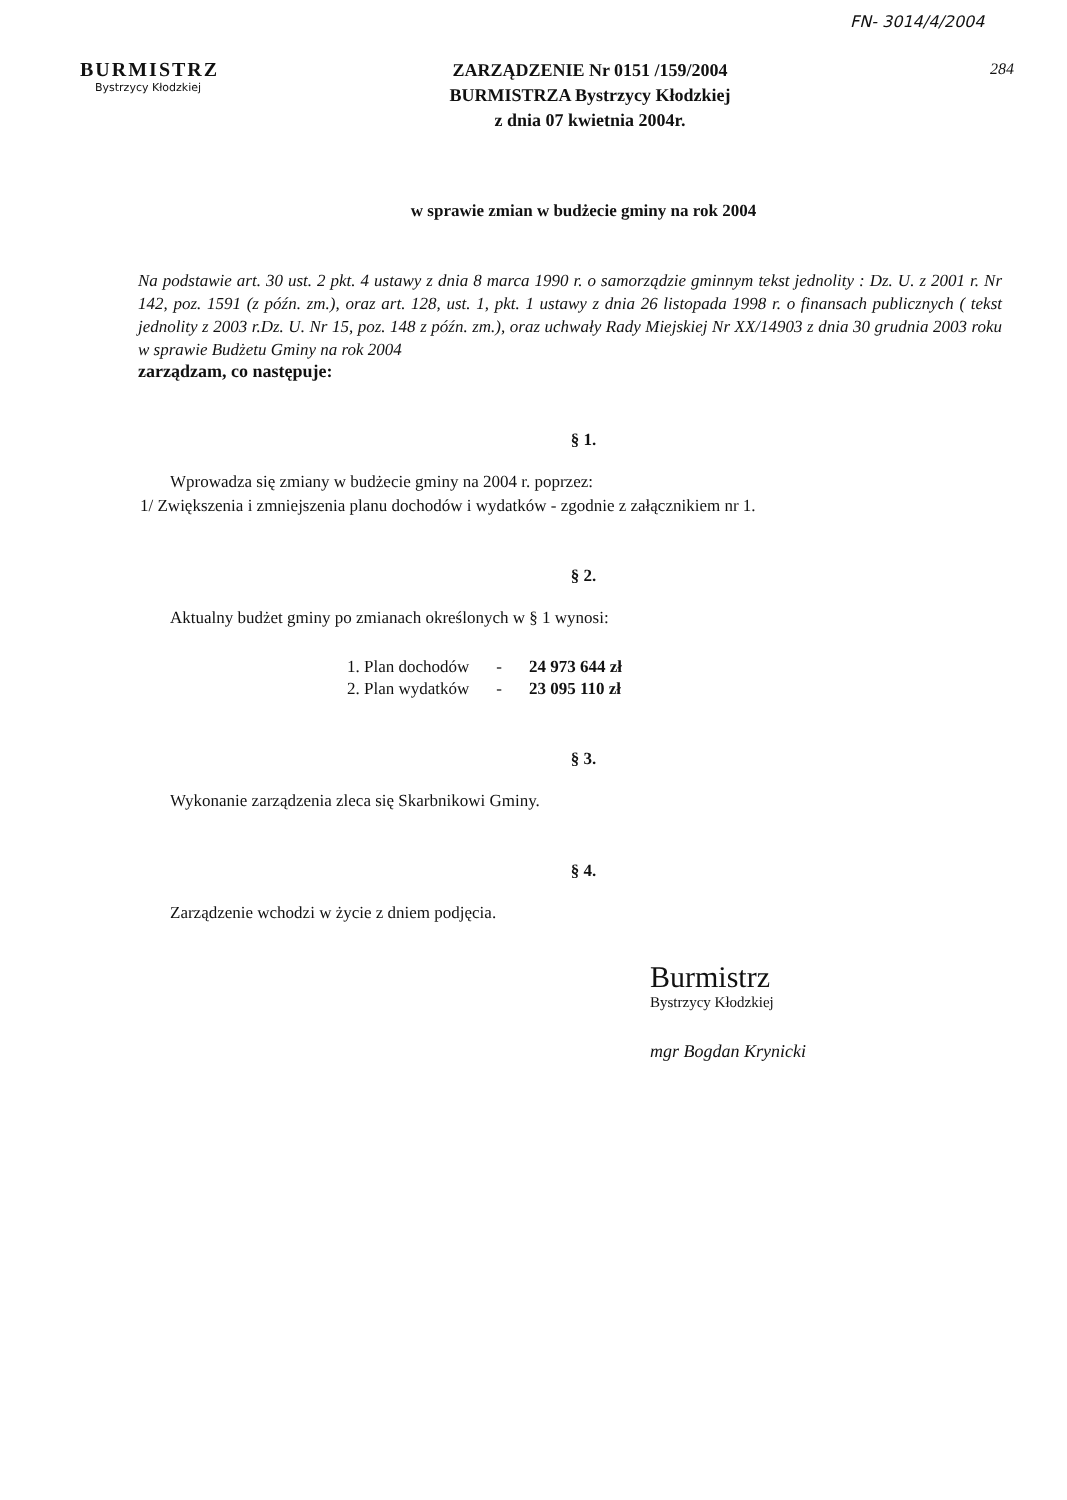FN- 3014/4/2004
284
BURMISTRZ
Bystrzycy Kłodzkiej
ZARZĄDZENIE Nr 0151 /159/2004
BURMISTRZA Bystrzycy Kłodzkiej
z dnia 07 kwietnia 2004r.
w sprawie zmian w budżecie gminy na rok 2004
Na podstawie art. 30 ust. 2 pkt. 4 ustawy z dnia 8 marca 1990 r. o samorządzie gminnym tekst jednolity : Dz. U. z 2001 r. Nr 142, poz. 1591 (z późn. zm.), oraz art. 128, ust. 1, pkt. 1 ustawy z dnia 26 listopada 1998 r. o finansach publicznych ( tekst jednolity z 2003 r.Dz. U. Nr 15, poz. 148 z późn. zm.), oraz uchwały Rady Miejskiej Nr XX/14903 z dnia 30 grudnia 2003 roku w sprawie Budżetu Gminy na rok 2004
zarządzam, co następuje:
§ 1.
Wprowadza się zmiany w budżecie gminy na 2004 r. poprzez:
1/ Zwiększenia i zmniejszenia planu dochodów i wydatków - zgodnie z załącznikiem nr 1.
§ 2.
Aktualny budżet gminy po zmianach określonych w § 1 wynosi:
| 1. Plan dochodów | - | 24 973 644 zł |
| 2. Plan wydatków | - | 23 095 110 zł |
§ 3.
Wykonanie zarządzenia zleca się Skarbnikowi Gminy.
§ 4.
Zarządzenie wchodzi w życie z dniem podjęcia.
Burmistrz
Bystrzycy Kłodzkiej
mgr Bogdan Krynicki